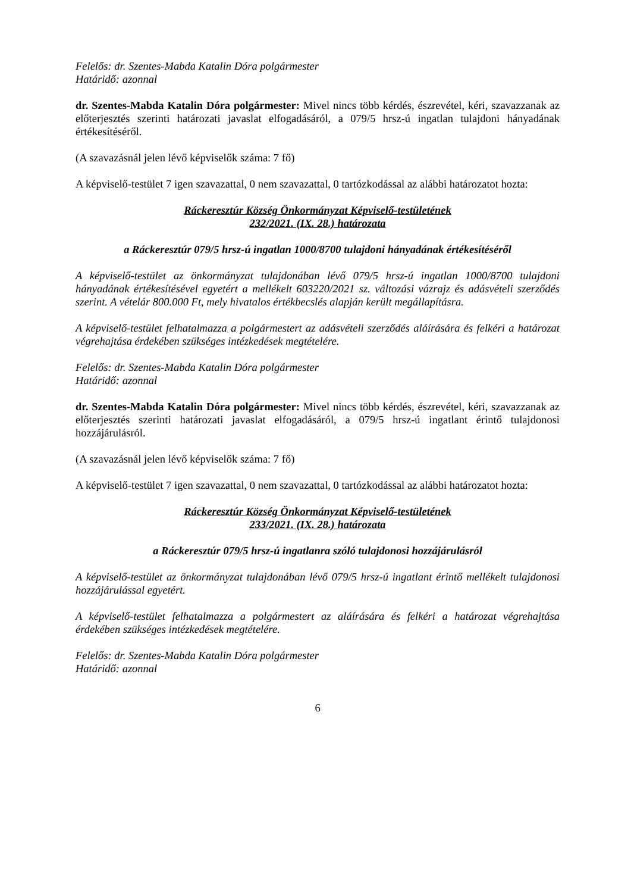Felelős: dr. Szentes-Mabda Katalin Dóra polgármester
Határidő: azonnal
dr. Szentes-Mabda Katalin Dóra polgármester: Mivel nincs több kérdés, észrevétel, kéri, szavazzanak az előterjesztés szerinti határozati javaslat elfogadásáról, a 079/5 hrsz-ú ingatlan tulajdoni hányadának értékesítéséről.
(A szavazásnál jelen lévő képviselők száma: 7 fő)
A képviselő-testület 7 igen szavazattal, 0 nem szavazattal, 0 tartózkodással az alábbi határozatot hozta:
Ráckeresztúr Község Önkormányzat Képviselő-testületének
232/2021. (IX. 28.) határozata
a Ráckeresztúr 079/5 hrsz-ú ingatlan 1000/8700 tulajdoni hányadának értékesítéséről
A képviselő-testület az önkormányzat tulajdonában lévő 079/5 hrsz-ú ingatlan 1000/8700 tulajdoni hányadának értékesítésével egyetért a mellékelt 603220/2021 sz. változási vázrajz és adásvételi szerződés szerint. A vételár 800.000 Ft, mely hivatalos értékbecslés alapján került megállapításra.
A képviselő-testület felhatalmazza a polgármestert az adásvételi szerződés aláírására és felkéri a határozat végrehajtása érdekében szükséges intézkedések megtételére.
Felelős: dr. Szentes-Mabda Katalin Dóra polgármester
Határidő: azonnal
dr. Szentes-Mabda Katalin Dóra polgármester: Mivel nincs több kérdés, észrevétel, kéri, szavazzanak az előterjesztés szerinti határozati javaslat elfogadásáról, a 079/5 hrsz-ú ingatlant érintő tulajdonosi hozzájárulásról.
(A szavazásnál jelen lévő képviselők száma: 7 fő)
A képviselő-testület 7 igen szavazattal, 0 nem szavazattal, 0 tartózkodással az alábbi határozatot hozta:
Ráckeresztúr Község Önkormányzat Képviselő-testületének
233/2021. (IX. 28.) határozata
a Ráckeresztúr 079/5 hrsz-ú ingatlanra szóló tulajdonosi hozzájárulásról
A képviselő-testület az önkormányzat tulajdonában lévő 079/5 hrsz-ú ingatlant érintő mellékelt tulajdonosi hozzájárulással egyetért.
A képviselő-testület felhatalmazza a polgármestert az aláírására és felkéri a határozat végrehajtása érdekében szükséges intézkedések megtételére.
Felelős: dr. Szentes-Mabda Katalin Dóra polgármester
Határidő: azonnal
6